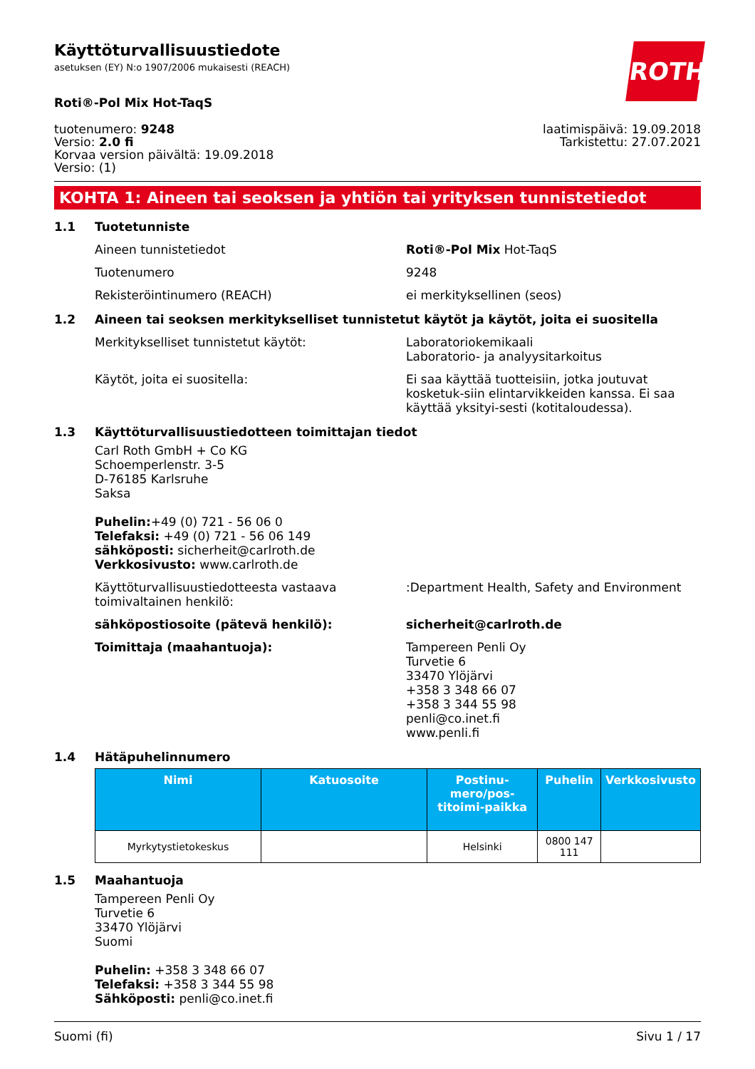ROTH
Käyttöturvallisuustiedote
asetuksen (EY) N:o 1907/2006 mukaisesti (REACH)
Roti®-Pol Mix Hot-TaqS
tuotenumero: 9248
Versio: 2.0 fi
Korvaa version päivältä: 19.09.2018
Versio: (1)
laatimispäivä: 19.09.2018
Tarkistettu: 27.07.2021
KOHTA 1: Aineen tai seoksen ja yhtiön tai yrityksen tunnistetiedot
1.1 Tuotetunniste
Aineen tunnistetiedot Roti®-Pol Mix Hot-TaqS
Tuotenumero 9248
Rekisteröintinumero (REACH) ei merkityksellinen (seos)
1.2 Aineen tai seoksen merkitykselliset tunnistetut käytöt ja käytöt, joita ei suositella
Merkitykselliset tunnistetut käytöt: Laboratoriokemikaali
Laboratorio- ja analyysitarkoitus
Käytöt, joita ei suositella: Ei saa käyttää tuotteisiin, jotka joutuvat kosketuk-siin elintarvikkeiden kanssa. Ei saa käyttää yksityi-sesti (kotitaloudessa).
1.3 Käyttöturvallisuustiedotteen toimittajan tiedot
Carl Roth GmbH + Co KG
Schoemperlenstr. 3-5
D-76185 Karlsruhe
Saksa
Puhelin:+49 (0) 721 - 56 06 0
Telefaksi: +49 (0) 721 - 56 06 149
sähköposti: sicherheit@carlroth.de
Verkkosivusto: www.carlroth.de
Käyttöturvallisuustiedotteesta vastaava toimivaltainen henkilö:
:Department Health, Safety and Environment
sähköpostiosoite (pätevä henkilö): sicherheit@carlroth.de
Toimittaja (maahantuoja): Tampereen Penli Oy
Turvetie 6
33470 Ylöjärvi
+358 3 348 66 07
+358 3 344 55 98
penli@co.inet.fi
www.penli.fi
1.4 Hätäpuhelinnumero
| Nimi | Katuosoite | Postinu-mero/pos-titoimi-paikka | Puhelin | Verkkosivusto |
| --- | --- | --- | --- | --- |
| Myrkytystietokeskus | | Helsinki | 0800 147 111 | |
1.5 Maahantuoja
Tampereen Penli Oy
Turvetie 6
33470 Ylöjärvi
Suomi
Puhelin: +358 3 348 66 07
Telefaksi: +358 3 344 55 98
Sähköposti: penli@co.inet.fi
Suomi (fi) Sivu 1 / 17